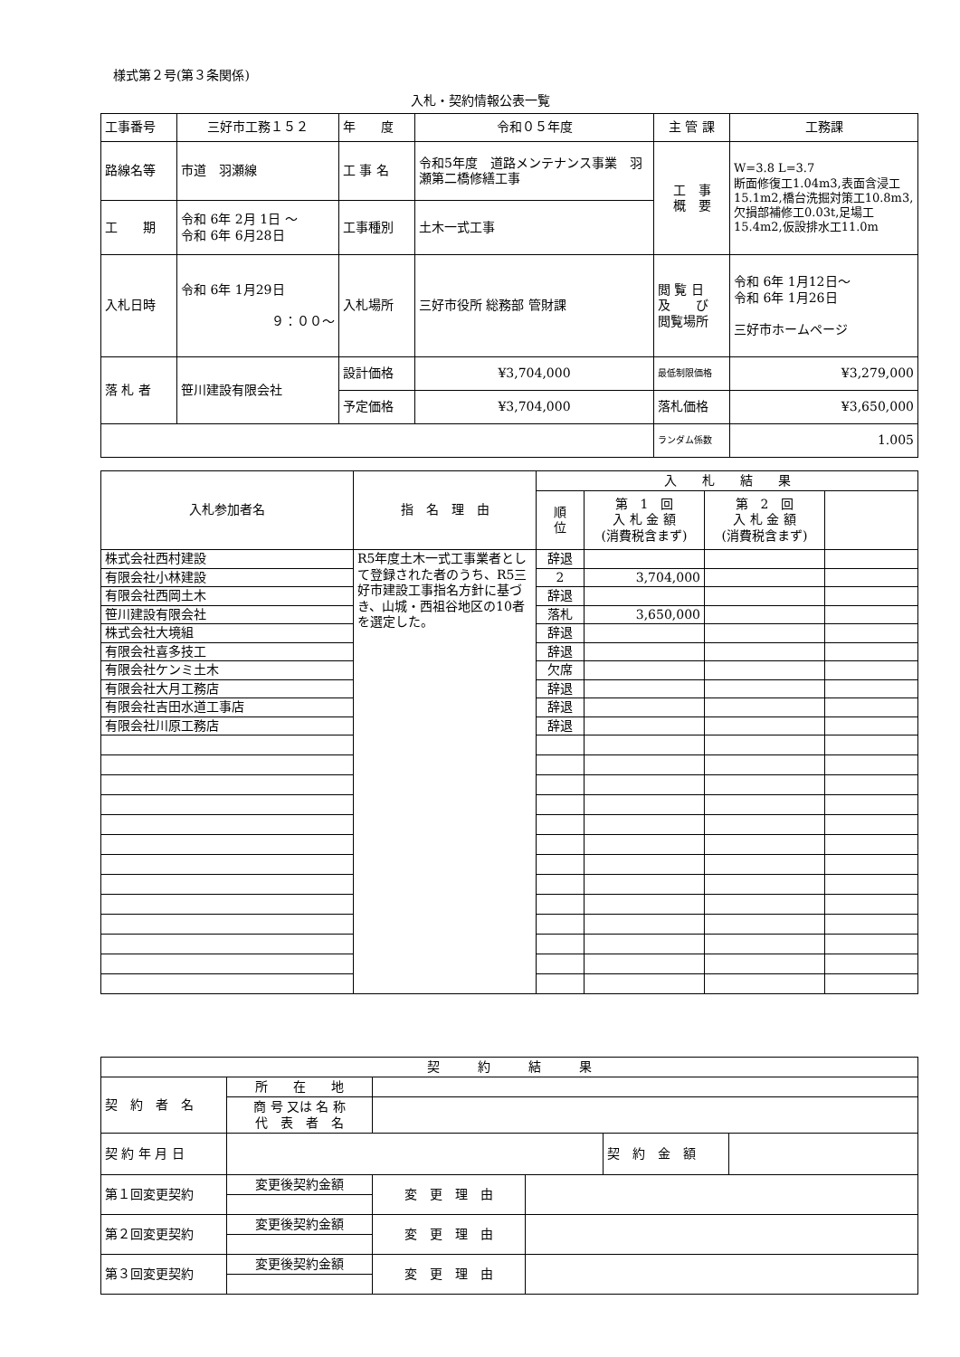様式第２号(第３条関係)
入札・契約情報公表一覧
| 工事番号 | 三好市工務１５２ | 年 度 | 令和０５年度 | 主 管 課 | 工務課 |
| 路線名等 | 市道 羽瀬線 | 工 事 名 | 令和5年度 道路メンテナンス事業 羽瀬第二橋修繕工事 | 工 事 概 要 | W=3.8 L=3.7 断面修復工1.04m3,表面含浸工15.1m2,橋台洗掘対策工10.8m3,欠損部補修工0.03t,足場工15.4m2,仮設排水工11.0m |
| 工 期 | 令和 6年 2月 1日 ～ 令和 6年 6月28日 | 工事種別 | 土木一式工事 | | |
| 入札日時 | 令和 6年 1月29日 ９：００～ | 入札場所 | 三好市役所 総務部 管財課 | 閲 覧 日 及 び 閲覧場所 | 令和 6年 1月12日～ 令和 6年 1月26日 三好市ホームページ |
| 落 札 者 | 笹川建設有限会社 | 設計価格 | ¥3,704,000 | 最低制限価格 | ¥3,279,000 |
| | | 予定価格 | ¥3,704,000 | 落札価格 | ¥3,650,000 |
| | | | | ランダム係数 | 1.005 |
| 入札参加者名 | 指 名 理 由 | 入 札 結 果 | | | |
| | | 順 位 | 第 1 回 入 札 金 額 (消費税含まず) | 第 2 回 入 札 金 額 (消費税含まず) | |
| 株式会社西村建設 | R5年度土木一式工事業者として登録された者のうち、R5三好市建設工事指名方針に基づき、山城・西祖谷地区の10者を選定した。 | 辞退 | | | |
| 有限会社小林建設 | | 2 | 3,704,000 | | |
| 有限会社西岡土木 | | 辞退 | | | |
| 笹川建設有限会社 | | 落札 | 3,650,000 | | |
| 株式会社大境組 | | 辞退 | | | |
| 有限会社喜多技工 | | 辞退 | | | |
| 有限会社ケンミ土木 | | 欠席 | | | |
| 有限会社大月工務店 | | 辞退 | | | |
| 有限会社吉田水道工事店 | | 辞退 | | | |
| 有限会社川原工務店 | | 辞退 | | | |
| 契 約 結 果 | | | | | |
| 契 約 者 名 | 所 在 地 | | | | |
| | 商 号 又は 名 称 代 表 者 名 | | | | |
| 契 約 年 月 日 | | | | 契 約 金 額 | |
| 第１回変更契約 | 変更後契約金額 | 変 更 理 由 | | | |
| 第２回変更契約 | 変更後契約金額 | 変 更 理 由 | | | |
| 第３回変更契約 | 変更後契約金額 | 変 更 理 由 | | | |